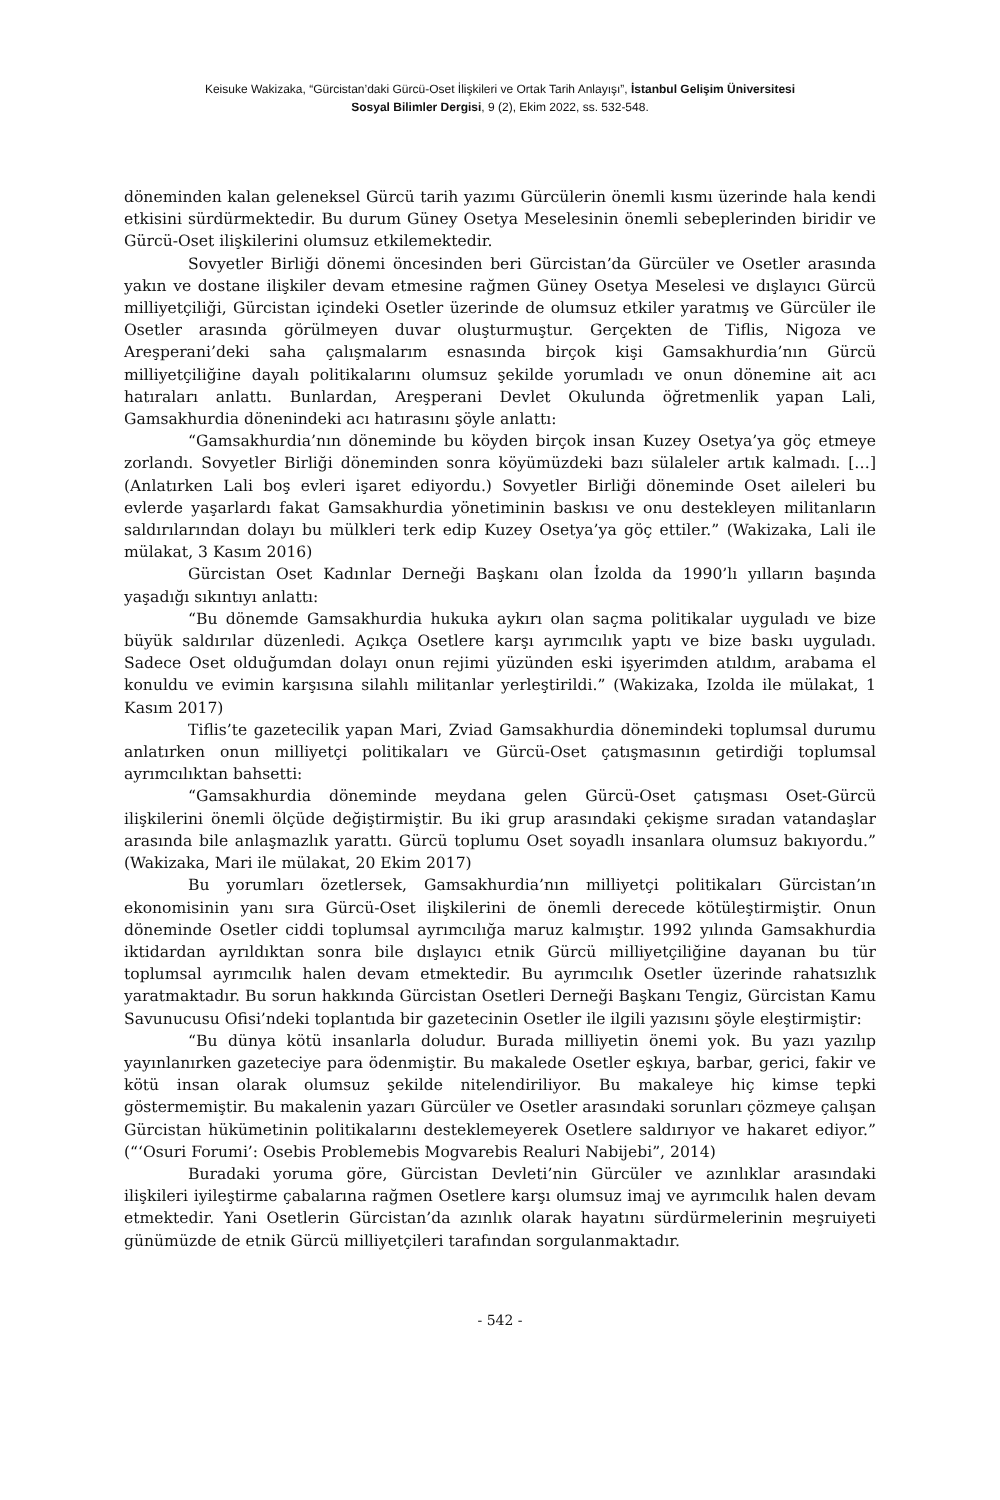Keisuke Wakizaka, “Gürcistan’daki Gürcü-Oset İlişkileri ve Ortak Tarih Anlayışı”, İstanbul Gelişim Üniversitesi
Sosyal Bilimler Dergisi, 9 (2), Ekim 2022, ss. 532-548.
döneminden kalan geleneksel Gürcü tarih yazımı Gürcülerin önemli kısmı üzerinde hala kendi etkisini sürdürmektedir. Bu durum Güney Osetya Meselesinin önemli sebeplerinden biridir ve Gürcü-Oset ilişkilerini olumsuz etkilemektedir.
Sovyetler Birliği dönemi öncesinden beri Gürcistan’da Gürcüler ve Osetler arasında yakın ve dostane ilişkiler devam etmesine rağmen Güney Osetya Meselesi ve dışlayıcı Gürcü milliyetçiliği, Gürcistan içindeki Osetler üzerinde de olumsuz etkiler yaratmış ve Gürcüler ile Osetler arasında görülmeyen duvar oluşturmuştur. Gerçekten de Tiflis, Nigoza ve Areşperani’deki saha çalışmalarım esnasında birçok kişi Gamsakhurdia’nın Gürcü milliyetçiliğine dayalı politikalarını olumsuz şekilde yorumladı ve onun dönemine ait acı hatıraları anlattı. Bunlardan, Areşperani Devlet Okulunda öğretmenlik yapan Lali, Gamsakhurdia dönenindeki acı hatırasını şöyle anlattı:
“Gamsakhurdia’nın döneminde bu köyden birçok insan Kuzey Osetya’ya göç etmeye zorlandı. Sovyetler Birliği döneminden sonra köyümüzdeki bazı sülaleler artık kalmadı. […] (Anlatırken Lali boş evleri işaret ediyordu.) Sovyetler Birliği döneminde Oset aileleri bu evlerde yaşarlardı fakat Gamsakhurdia yönetiminin baskısı ve onu destekleyen militanların saldırılarından dolayı bu mülkleri terk edip Kuzey Osetya’ya göç ettiler.” (Wakizaka, Lali ile mülakat, 3 Kasım 2016)
Gürcistan Oset Kadınlar Derneği Başkanı olan İzolda da 1990’lı yılların başında yaşadığı sıkıntıyı anlattı:
“Bu dönemde Gamsakhurdia hukuka aykırı olan saçma politikalar uyguladı ve bize büyük saldırılar düzenledi. Açıkça Osetlere karşı ayrımcılık yaptı ve bize baskı uyguladı. Sadece Oset olduğumdan dolayı onun rejimi yüzünden eski işyerimden atıldım, arabama el konuldu ve evimin karşısına silahlı militanlar yerleştirildi.” (Wakizaka, Izolda ile mülakat, 1 Kasım 2017)
Tiflis’te gazetecilik yapan Mari, Zviad Gamsakhurdia dönemindeki toplumsal durumu anlatırken onun milliyetçi politikaları ve Gürcü-Oset çatışmasının getirdiği toplumsal ayrımcılıktan bahsetti:
“Gamsakhurdia döneminde meydana gelen Gürcü-Oset çatışması Oset-Gürcü ilişkilerini önemli ölçüde değiştirmiştir. Bu iki grup arasındaki çekişme sıradan vatandaşlar arasında bile anlaşmazlık yarattı. Gürcü toplumu Oset soyadlı insanlara olumsuz bakıyordu.” (Wakizaka, Mari ile mülakat, 20 Ekim 2017)
Bu yorumları özetlersek, Gamsakhurdia’nın milliyetçi politikaları Gürcistan’ın ekonomisinin yanı sıra Gürcü-Oset ilişkilerini de önemli derecede kötüleştirmiştir. Onun döneminde Osetler ciddi toplumsal ayrımcılığa maruz kalmıştır. 1992 yılında Gamsakhurdia iktidardan ayrıldıktan sonra bile dışlayıcı etnik Gürcü milliyetçiliğine dayanan bu tür toplumsal ayrımcılık halen devam etmektedir. Bu ayrımcılık Osetler üzerinde rahatsızlık yaratmaktadır. Bu sorun hakkında Gürcistan Osetleri Derneği Başkanı Tengiz, Gürcistan Kamu Savunucusu Ofisi’ndeki toplantıda bir gazetecinin Osetler ile ilgili yazısını şöyle eleştirmiştir:
“Bu dünya kötü insanlarla doludur. Burada milliyetin önemi yok. Bu yazı yazılıp yayınlanırken gazeteciye para ödenmiştir. Bu makalede Osetler eşkıya, barbar, gerici, fakir ve kötü insan olarak olumsuz şekilde nitelendiriliyor. Bu makaleye hiç kimse tepki göstermemiştir. Bu makalenin yazarı Gürcüler ve Osetler arasındaki sorunları çözmeye çalışan Gürcistan hükümetinin politikalarını desteklemeyerek Osetlere saldırıyor ve hakaret ediyor.” (“‘Osuri Forumi’: Osebis Problemebis Mogvarebis Realuri Nabijebi”, 2014)
Buradaki yoruma göre, Gürcistan Devleti’nin Gürcüler ve azınlıklar arasındaki ilişkileri iyileştirme çabalarına rağmen Osetlere karşı olumsuz imaj ve ayrımcılık halen devam etmektedir. Yani Osetlerin Gürcistan’da azınlık olarak hayatını sürdürmelerinin meşruiyeti günümüzde de etnik Gürcü milliyetçileri tarafından sorgulanmaktadır.
- 542 -